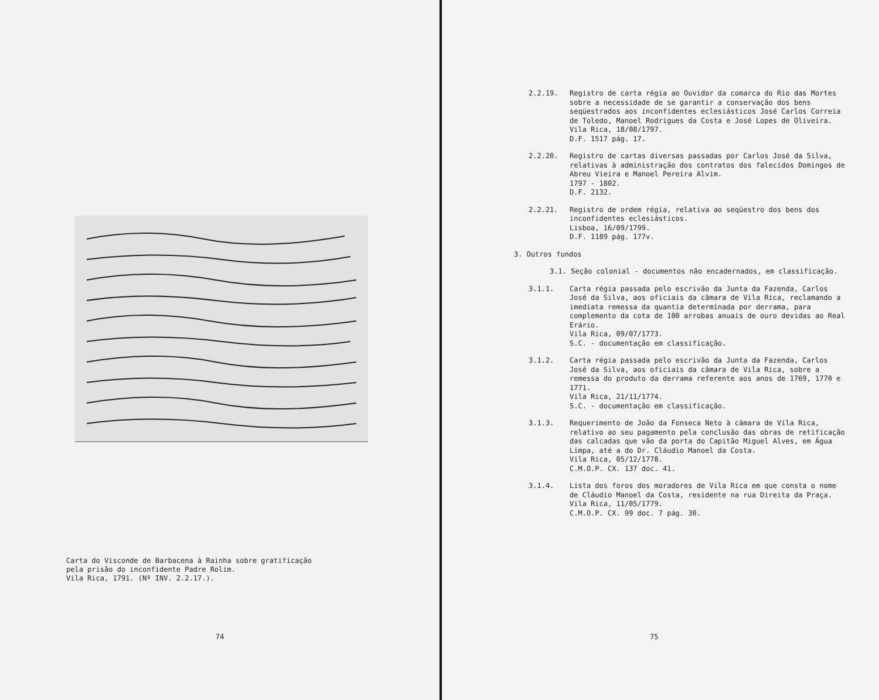Carta do Visconde de Barbacena à Rainha sobre gratificação
pela prisão do inconfidente Padre Rolim.
Vila Rica, 1791. (Nº INV. 2.2.17.).
74
2.2.19. Registro de carta régia ao Ouvidor da comarca do Rio das Mortes sobre a necessidade de se garantir a conservação dos bens seqüestrados aos inconfidentes eclesiásticos José Carlos Correia de Toledo, Manoel Rodrigues da Costa e José Lopes de Oliveira.
Vila Rica, 18/08/1797.
D.F. 1517 pág. 17.
2.2.20. Registro de cartas diversas passadas por Carlos José da Silva, relativas à administração dos contratos dos falecidos Domingos de Abreu Vieira e Manoel Pereira Alvim.
1797 - 1802.
D.F. 2132.
2.2.21. Registro de ordem régia, relativa ao seqüestro dos bens dos inconfidentes eclesiásticos.
Lisboa, 16/09/1799.
D.F. 1189 pág. 177v.
3. Outros fundos
3.1. Seção colonial - documentos não encadernados, em classificação.
3.1.1. Carta régia passada pelo escrivão da Junta da Fazenda, Carlos José da Silva, aos oficiais da câmara de Vila Rica, reclamando a imediata remessa da quantia determinada por derrama, para complemento da cota de 100 arrobas anuais de ouro devidas ao Real Erário.
Vila Rica, 09/07/1773.
S.C. - documentação em classificação.
3.1.2. Carta régia passada pelo escrivão da Junta da Fazenda, Carlos José da Silva, aos oficiais da câmara de Vila Rica, sobre a remessa do produto da derrama referente aos anos de 1769, 1770 e 1771.
Vila Rica, 21/11/1774.
S.C. - documentação em classificação.
3.1.3. Requerimento de João da Fonseca Neto à câmara de Vila Rica, relativo ao seu pagamento pela conclusão das obras de retificação das calcadas que vão da porta do Capitão Miguel Alves, em Água Limpa, até a do Dr. Cláudio Manoel da Costa.
Vila Rica, 05/12/1778.
C.M.O.P. CX. 137 doc. 41.
3.1.4. Lista dos foros dos moradores de Vila Rica em que consta o nome de Cláudio Manoel da Costa, residente na rua Direita da Praça.
Vila Rica, 11/05/1779.
C.M.O.P. CX. 99 doc. 7 pág. 30.
75